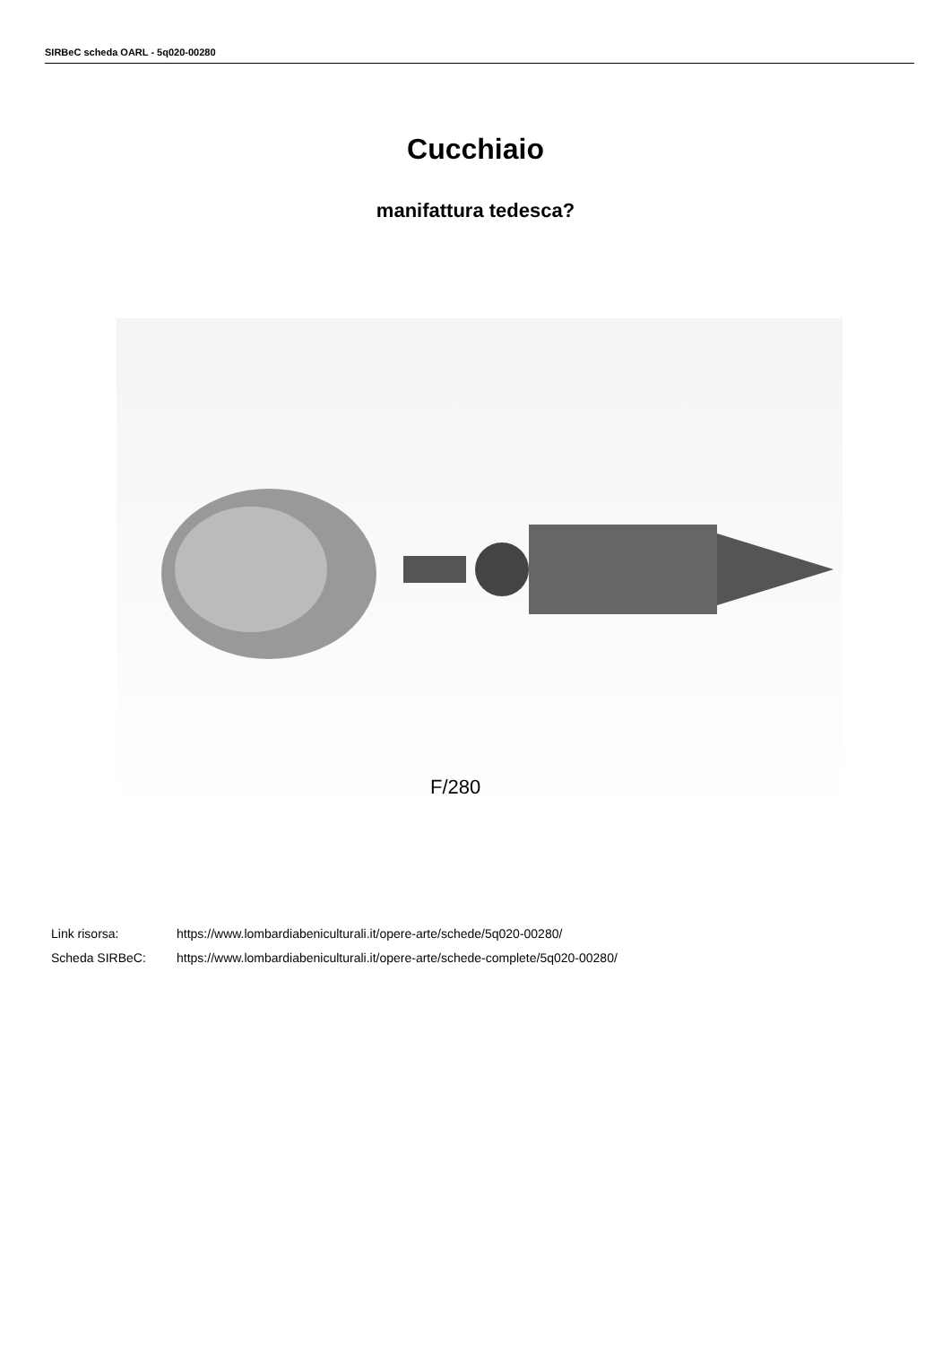SIRBeC scheda OARL - 5q020-00280
Cucchiaio
manifattura tedesca?
F/280
Link risorsa: https://www.lombardiabeniculturali.it/opere-arte/schede/5q020-00280/
Scheda SIRBeC: https://www.lombardiabeniculturali.it/opere-arte/schede-complete/5q020-00280/